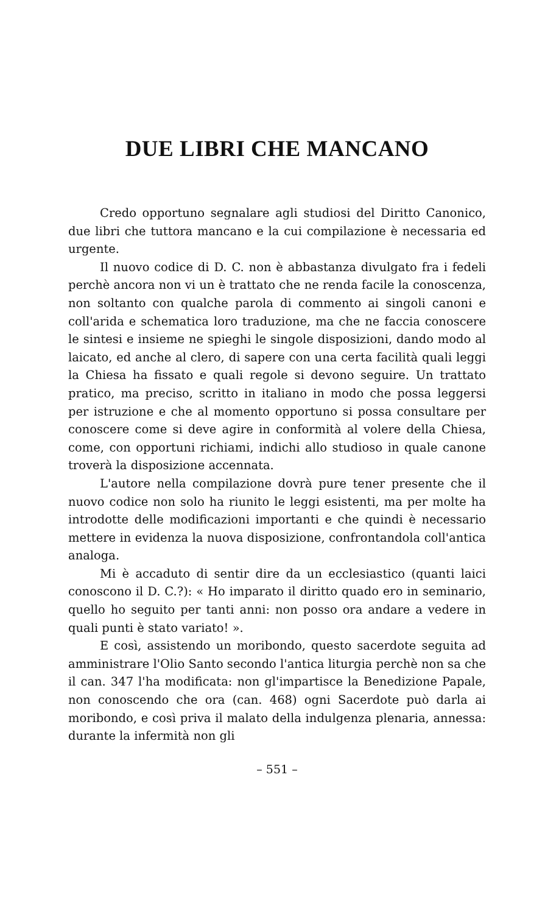DUE LIBRI CHE MANCANO
Credo opportuno segnalare agli studiosi del Diritto Canonico, due libri che tuttora mancano e la cui compilazione è necessaria ed urgente.
Il nuovo codice di D. C. non è abbastanza divulgato fra i fedeli perchè ancora non vi un è trattato che ne renda facile la conoscenza, non soltanto con qualche parola di commento ai singoli canoni e coll'arida e schematica loro traduzione, ma che ne faccia conoscere le sintesi e insieme ne spieghi le singole disposizioni, dando modo al laicato, ed anche al clero, di sapere con una certa facilità quali leggi la Chiesa ha fissato e quali regole si devono seguire. Un trattato pratico, ma preciso, scritto in italiano in modo che possa leggersi per istruzione e che al momento opportuno si possa consultare per conoscere come si deve agire in conformità al volere della Chiesa, come, con opportuni richiami, indichi allo studioso in quale canone troverà la disposizione accennata.
L'autore nella compilazione dovrà pure tener presente che il nuovo codice non solo ha riunito le leggi esistenti, ma per molte ha introdotte delle modificazioni importanti e che quindi è necessario mettere in evidenza la nuova disposizione, confrontandola coll'antica analoga.
Mi è accaduto di sentir dire da un ecclesiastico (quanti laici conoscono il D. C.?): « Ho imparato il diritto quado ero in seminario, quello ho seguito per tanti anni: non posso ora andare a vedere in quali punti è stato variato! ».
E così, assistendo un moribondo, questo sacerdote seguita ad amministrare l'Olio Santo secondo l'antica liturgia perchè non sa che il can. 347 l'ha modificata: non gl'impartisce la Benedizione Papale, non conoscendo che ora (can. 468) ogni Sacerdote può darla ai moribondo, e così priva il malato della indulgenza plenaria, annessa: durante la infermità non gli
– 551 –